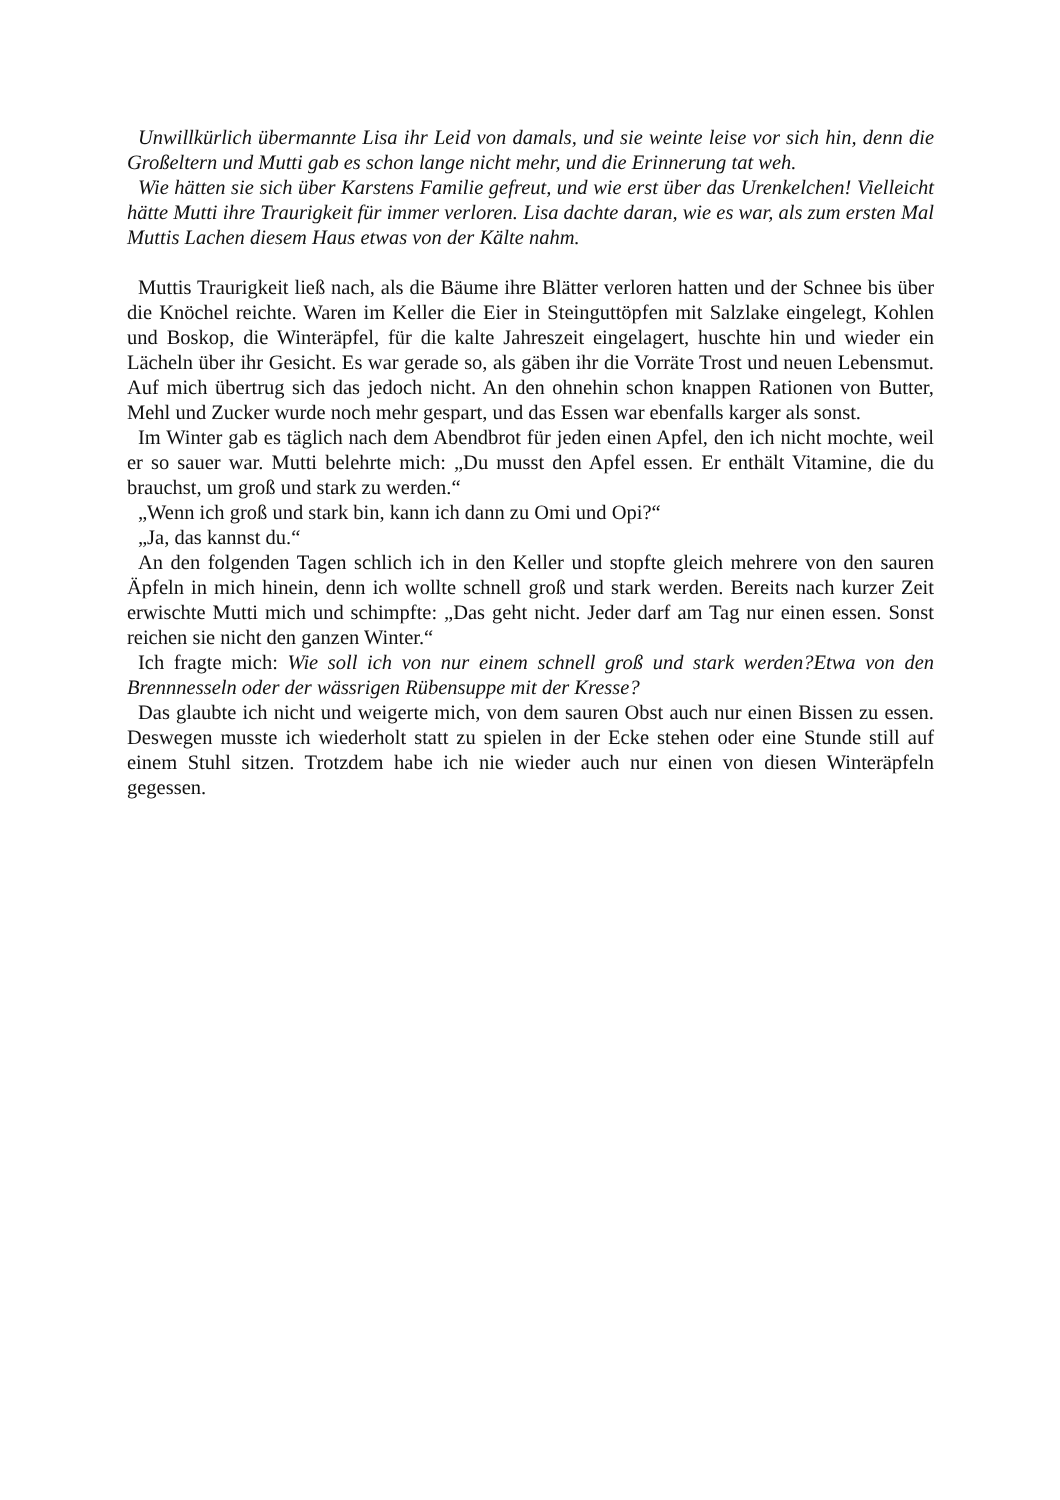Unwillkürlich übermannte Lisa ihr Leid von damals, und sie weinte leise vor sich hin, denn die Großeltern und Mutti gab es schon lange nicht mehr, und die Erinnerung tat weh.
Wie hätten sie sich über Karstens Familie gefreut, und wie erst über das Urenkelchen! Vielleicht hätte Mutti ihre Traurigkeit für immer verloren. Lisa dachte daran, wie es war, als zum ersten Mal Muttis Lachen diesem Haus etwas von der Kälte nahm.
Muttis Traurigkeit ließ nach, als die Bäume ihre Blätter verloren hatten und der Schnee bis über die Knöchel reichte. Waren im Keller die Eier in Steinguttöpfen mit Salzlake eingelegt, Kohlen und Boskop, die Winteräpfel, für die kalte Jahreszeit eingelagert, huschte hin und wieder ein Lächeln über ihr Gesicht. Es war gerade so, als gäben ihr die Vorräte Trost und neuen Lebensmut. Auf mich übertrug sich das jedoch nicht. An den ohnehin schon knappen Rationen von Butter, Mehl und Zucker wurde noch mehr gespart, und das Essen war ebenfalls karger als sonst.
Im Winter gab es täglich nach dem Abendbrot für jeden einen Apfel, den ich nicht mochte, weil er so sauer war. Mutti belehrte mich: „Du musst den Apfel essen. Er enthält Vitamine, die du brauchst, um groß und stark zu werden.“
„Wenn ich groß und stark bin, kann ich dann zu Omi und Opi?“
„Ja, das kannst du.“
An den folgenden Tagen schlich ich in den Keller und stopfte gleich mehrere von den sauren Äpfeln in mich hinein, denn ich wollte schnell groß und stark werden. Bereits nach kurzer Zeit erwischte Mutti mich und schimpfte: „Das geht nicht. Jeder darf am Tag nur einen essen. Sonst reichen sie nicht den ganzen Winter.“
Ich fragte mich: Wie soll ich von nur einem schnell groß und stark werden?Etwa von den Brennnesseln oder der wässrigen Rübensuppe mit der Kresse?
Das glaubte ich nicht und weigerte mich, von dem sauren Obst auch nur einen Bissen zu essen. Deswegen musste ich wiederholt statt zu spielen in der Ecke stehen oder eine Stunde still auf einem Stuhl sitzen. Trotzdem habe ich nie wieder auch nur einen von diesen Winteräpfeln gegessen.